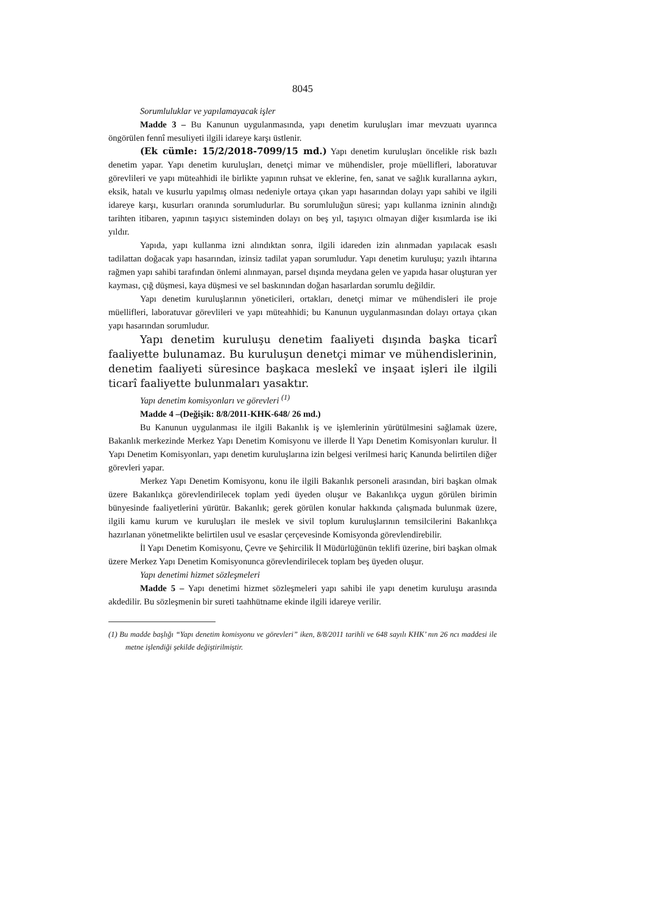8045
Sorumluluklar ve yapılamayacak işler
Madde 3 – Bu Kanunun uygulanmasında, yapı denetim kuruluşları imar mevzuatı uyarınca öngörülen fennî mesuliyeti ilgili idareye karşı üstlenir.
(Ek cümle: 15/2/2018-7099/15 md.) Yapı denetim kuruluşları öncelikle risk bazlı denetim yapar. Yapı denetim kuruluşları, denetçi mimar ve mühendisler, proje müellifleri, laboratuvar görevlileri ve yapı müteahhidi ile birlikte yapının ruhsat ve eklerine, fen, sanat ve sağlık kurallarına aykırı, eksik, hatalı ve kusurlu yapılmış olması nedeniyle ortaya çıkan yapı hasarından dolayı yapı sahibi ve ilgili idareye karşı, kusurları oranında sorumludurlar. Bu sorumluluğun süresi; yapı kullanma izninin alındığı tarihten itibaren, yapının taşıyıcı sisteminden dolayı on beş yıl, taşıyıcı olmayan diğer kısımlarda ise iki yıldır.
Yapıda, yapı kullanma izni alındıktan sonra, ilgili idareden izin alınmadan yapılacak esaslı tadilattan doğacak yapı hasarından, izinsiz tadilat yapan sorumludur. Yapı denetim kuruluşu; yazılı ihtarına rağmen yapı sahibi tarafından önlemi alınmayan, parsel dışında meydana gelen ve yapıda hasar oluşturan yer kayması, çığ düşmesi, kaya düşmesi ve sel baskınından doğan hasarlardan sorumlu değildir.
Yapı denetim kuruluşlarının yöneticileri, ortakları, denetçi mimar ve mühendisleri ile proje müellifleri, laboratuvar görevlileri ve yapı müteahhidi; bu Kanunun uygulanmasından dolayı ortaya çıkan yapı hasarından sorumludur.
Yapı denetim kuruluşu denetim faaliyeti dışında başka ticarî faaliyette bulunamaz. Bu kuruluşun denetçi mimar ve mühendislerinin, denetim faaliyeti süresince başkaca meslekî ve inşaat işleri ile ilgili ticarî faaliyette bulunmaları yasaktır.
Yapı denetim komisyonları ve görevleri <sup>(1)</sup>
Madde 4 –(Değişik: 8/8/2011-KHK-648/ 26 md.)
Bu Kanunun uygulanması ile ilgili Bakanlık iş ve işlemlerinin yürütülmesini sağlamak üzere, Bakanlık merkezinde Merkez Yapı Denetim Komisyonu ve illerde İl Yapı Denetim Komisyonları kurulur. İl Yapı Denetim Komisyonları, yapı denetim kuruluşlarına izin belgesi verilmesi hariç Kanunda belirtilen diğer görevleri yapar.
Merkez Yapı Denetim Komisyonu, konu ile ilgili Bakanlık personeli arasından, biri başkan olmak üzere Bakanlıkça görevlendirilecek toplam yedi üyeden oluşur ve Bakanlıkça uygun görülen birimin bünyesinde faaliyetlerini yürütür. Bakanlık; gerek görülen konular hakkında çalışmada bulunmak üzere, ilgili kamu kurum ve kuruluşları ile meslek ve sivil toplum kuruluşlarının temsilcilerini Bakanlıkça hazırlanan yönetmelikte belirtilen usul ve esaslar çerçevesinde Komisyonda görevlendirebilir.
İl Yapı Denetim Komisyonu, Çevre ve Şehircilik İl Müdürlüğünün teklifi üzerine, biri başkan olmak üzere Merkez Yapı Denetim Komisyonunca görevlendirilecek toplam beş üyeden oluşur.
Yapı denetimi hizmet sözleşmeleri
Madde 5 – Yapı denetimi hizmet sözleşmeleri yapı sahibi ile yapı denetim kuruluşu arasında akdedilir. Bu sözleşmenin bir sureti taahhütname ekinde ilgili idareye verilir.
(1) Bu madde başlığı “Yapı denetim komisyonu ve görevleri” iken, 8/8/2011 tarihli ve 648 sayılı KHK’ nın 26 ncı maddesi ile metne işlendiği şekilde değiştirilmiştir.